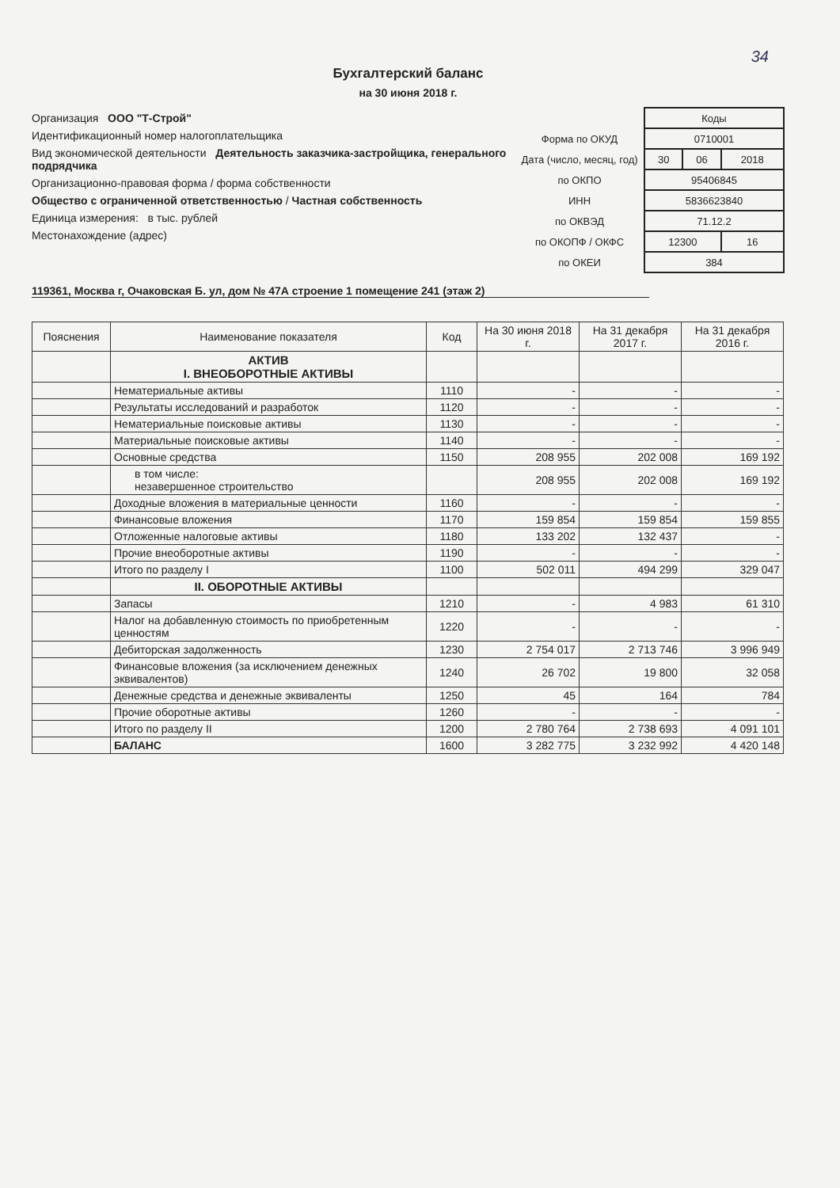34
Бухгалтерский баланс
на 30 июня 2018 г.
Организация ООО "Т-Строй"
Идентификационный номер налогоплательщика
Вид экономической деятельности Деятельность заказчика-застройщика, генерального подрядчика
Организационно-правовая форма / форма собственности
Общество с ограниченной ответственностью / Частная собственность
Единица измерения: в тыс. рублей
Местонахождение (адрес)
| | Коды | | |
| Форма по ОКУД | 0710001 | | |
| Дата (число, месяц, год) | 30 | 06 | 2018 |
| по ОКПО | 95406845 | | |
| ИНН | 5836623840 | | |
| по ОКВЭД | 71.12.2 | | |
| по ОКОПФ / ОКФС | 12300 | | 16 |
| по ОКЕИ | 384 | | |
119361, Москва г, Очаковская Б. ул, дом № 47А строение 1 помещение 241 (этаж 2)
| Пояснения | Наименование показателя | Код | На 30 июня 2018 г. | На 31 декабря 2017 г. | На 31 декабря 2016 г. |
| --- | --- | --- | --- | --- | --- |
| | АКТИВ I. ВНЕОБОРОТНЫЕ АКТИВЫ | | | | |
| | Нематериальные активы | 1110 | - | - | - |
| | Результаты исследований и разработок | 1120 | - | - | - |
| | Нематериальные поисковые активы | 1130 | - | - | - |
| | Материальные поисковые активы | 1140 | - | - | - |
| | Основные средства | 1150 | 208 955 | 202 008 | 169 192 |
| | в том числе: незавершенное строительство | | 208 955 | 202 008 | 169 192 |
| | Доходные вложения в материальные ценности | 1160 | - | - | - |
| | Финансовые вложения | 1170 | 159 854 | 159 854 | 159 855 |
| | Отложенные налоговые активы | 1180 | 133 202 | 132 437 | - |
| | Прочие внеоборотные активы | 1190 | - | - | - |
| | Итого по разделу I | 1100 | 502 011 | 494 299 | 329 047 |
| | II. ОБОРОТНЫЕ АКТИВЫ | | | | |
| | Запасы | 1210 | - | 4 983 | 61 310 |
| | Налог на добавленную стоимость по приобретенным ценностям | 1220 | - | - | - |
| | Дебиторская задолженность | 1230 | 2 754 017 | 2 713 746 | 3 996 949 |
| | Финансовые вложения (за исключением денежных эквивалентов) | 1240 | 26 702 | 19 800 | 32 058 |
| | Денежные средства и денежные эквиваленты | 1250 | 45 | 164 | 784 |
| | Прочие оборотные активы | 1260 | - | - | - |
| | Итого по разделу II | 1200 | 2 780 764 | 2 738 693 | 4 091 101 |
| | БАЛАНС | 1600 | 3 282 775 | 3 232 992 | 4 420 148 |